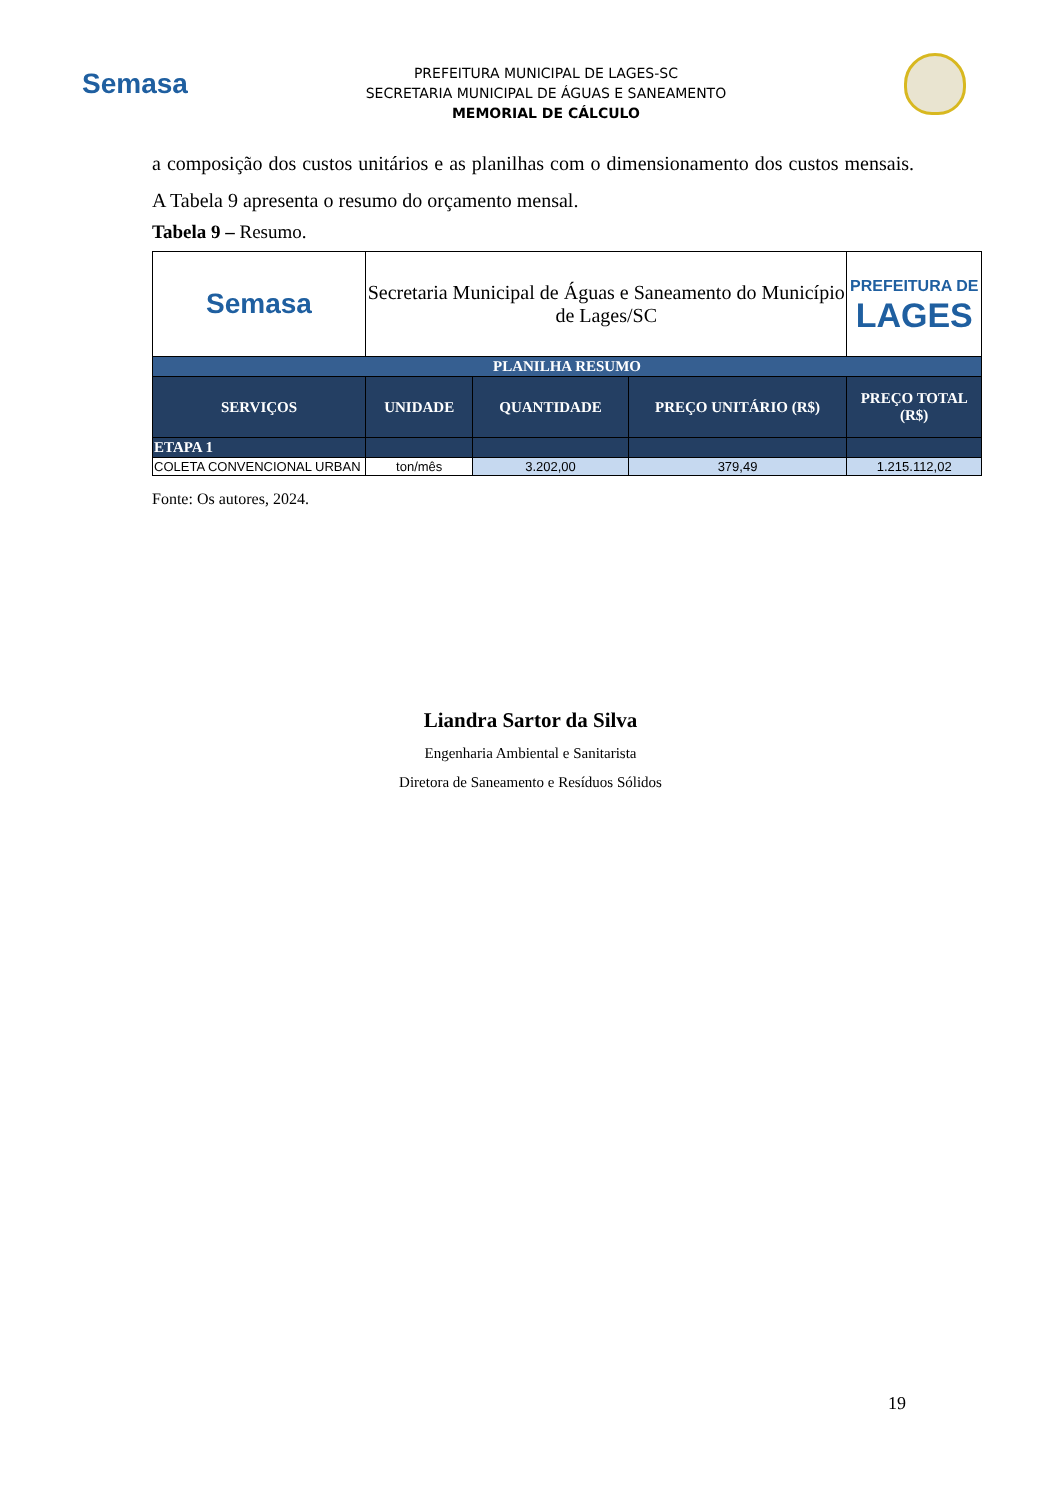Semasa
PREFEITURA MUNICIPAL DE LAGES-SC
SECRETARIA MUNICIPAL DE ÁGUAS E SANEAMENTO
MEMORIAL DE CÁLCULO
a composição dos custos unitários e as planilhas com o dimensionamento dos custos mensais. A Tabela 9 apresenta o resumo do orçamento mensal.
Tabela 9 – Resumo.
| Semasa | Secretaria Municipal de Águas e Saneamento do Município de Lages/SC | | | PREFEITURA DE LAGES |
| PLANILHA RESUMO | | | | |
| SERVIÇOS | UNIDADE | QUANTIDADE | PREÇO UNITÁRIO (R$) | PREÇO TOTAL (R$) |
| ETAPA 1 | | | | |
| COLETA CONVENCIONAL URBAN | ton/mês | 3.202,00 | 379,49 | 1.215.112,02 |
Fonte: Os autores, 2024.
Liandra Sartor da Silva
Engenharia Ambiental e Sanitarista
Diretora de Saneamento e Resíduos Sólidos
19